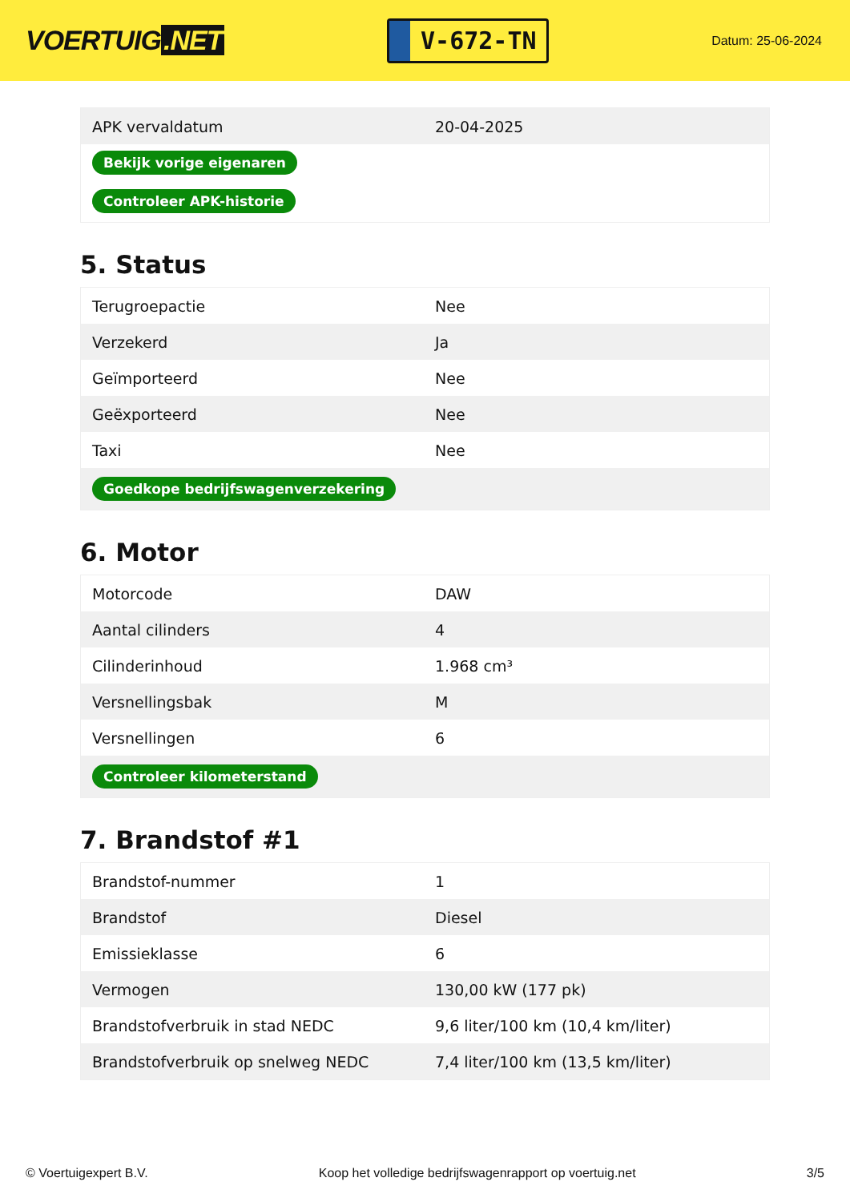VOERTUIG.NET
V-672-TN
Datum: 25-06-2024
| APK vervaldatum | 20-04-2025 |
| Bekijk vorige eigenaren | |
| Controleer APK-historie | |
5. Status
| Terugroepactie | Nee |
| Verzekerd | Ja |
| Geïmporteerd | Nee |
| Geëxporteerd | Nee |
| Taxi | Nee |
| Goedkope bedrijfswagenverzekering | |
6. Motor
| Motorcode | DAW |
| Aantal cilinders | 4 |
| Cilinderinhoud | 1.968 cm³ |
| Versnellingsbak | M |
| Versnellingen | 6 |
| Controleer kilometerstand | |
7. Brandstof #1
| Brandstof-nummer | 1 |
| Brandstof | Diesel |
| Emissieklasse | 6 |
| Vermogen | 130,00 kW (177 pk) |
| Brandstofverbruik in stad NEDC | 9,6 liter/100 km (10,4 km/liter) |
| Brandstofverbruik op snelweg NEDC | 7,4 liter/100 km (13,5 km/liter) |
© Voertuigexpert B.V. Koop het volledige bedrijfswagenrapport op voertuig.net 3/5